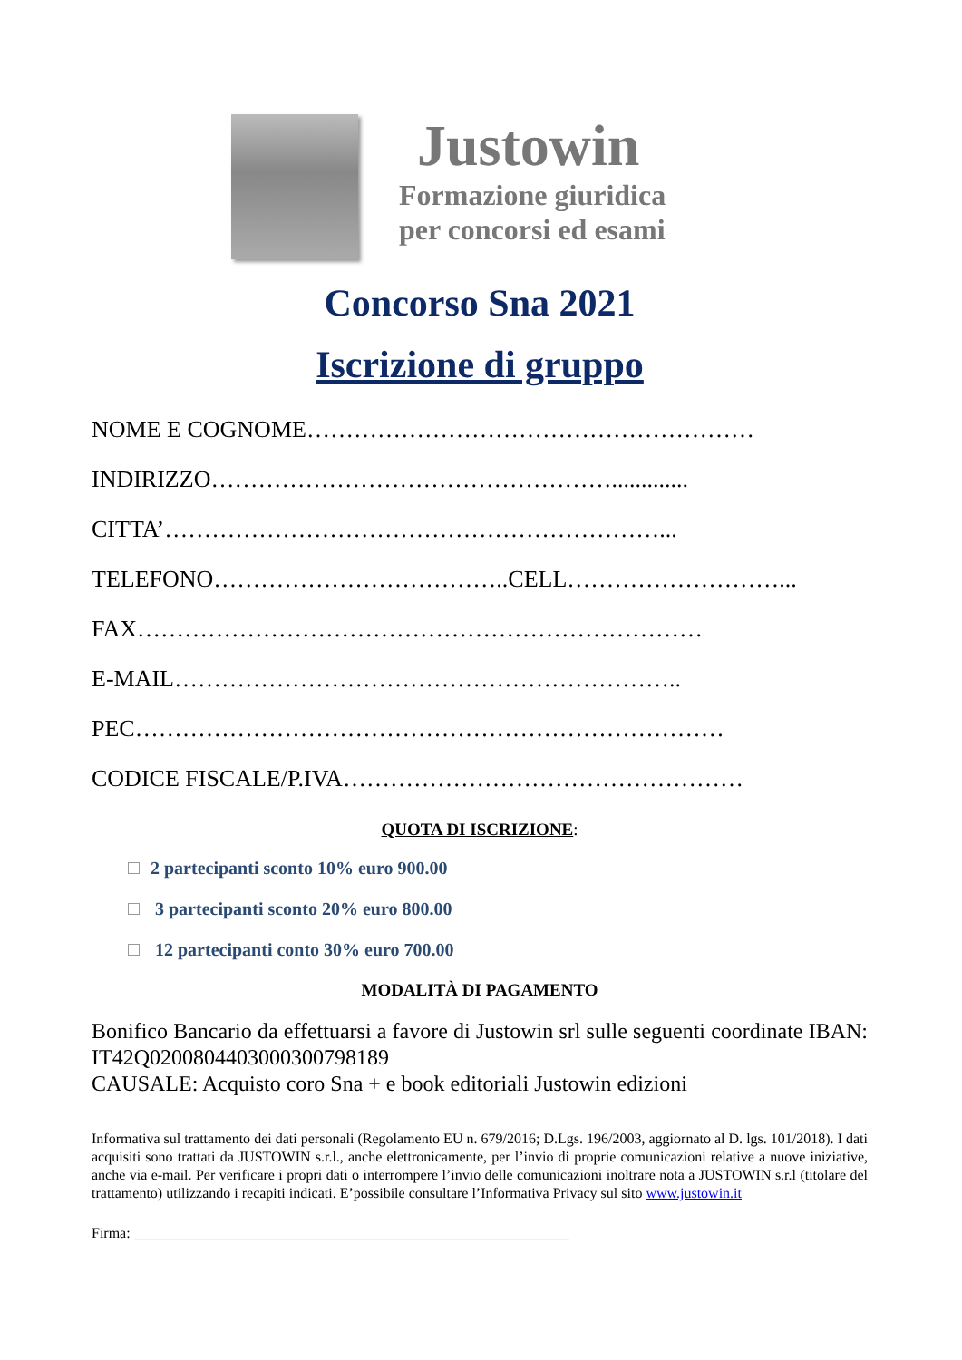Justowin
Formazione giuridica
per concorsi ed esami
Concorso Sna 2021
Iscrizione di gruppo
NOME E COGNOME…………………………………………………
INDIRIZZO…………………………………………….............
CITTA’………………………………………………………...
TELEFONO………………………………..CELL………………………...
FAX………………………………………………………………
E-MAIL………………………………………………………..
PEC…………………………………………………………………
CODICE FISCALE/P.IVA……………………………………………
QUOTA DI ISCRIZIONE:
2 partecipanti sconto 10% euro 900.00
3 partecipanti sconto 20% euro 800.00
12 partecipanti conto 30% euro 700.00
MODALITÀ DI PAGAMENTO
Bonifico Bancario da effettuarsi a favore di Justowin srl sulle seguenti coordinate IBAN: IT42Q0200804403000300798189
CAUSALE: Acquisto coro Sna + e book editoriali Justowin edizioni
Informativa sul trattamento dei dati personali (Regolamento EU n. 679/2016; D.Lgs. 196/2003, aggiornato al D. lgs. 101/2018). I dati acquisiti sono trattati da JUSTOWIN s.r.l., anche elettronicamente, per l’invio di proprie comunicazioni relative a nuove iniziative, anche via e-mail. Per verificare i propri dati o interrompere l’invio delle comunicazioni inoltrare nota a JUSTOWIN s.r.l (titolare del trattamento) utilizzando i recapiti indicati. E’possibile consultare l’Informativa Privacy sul sito www.justowin.it
Firma: ____________________________________________________________